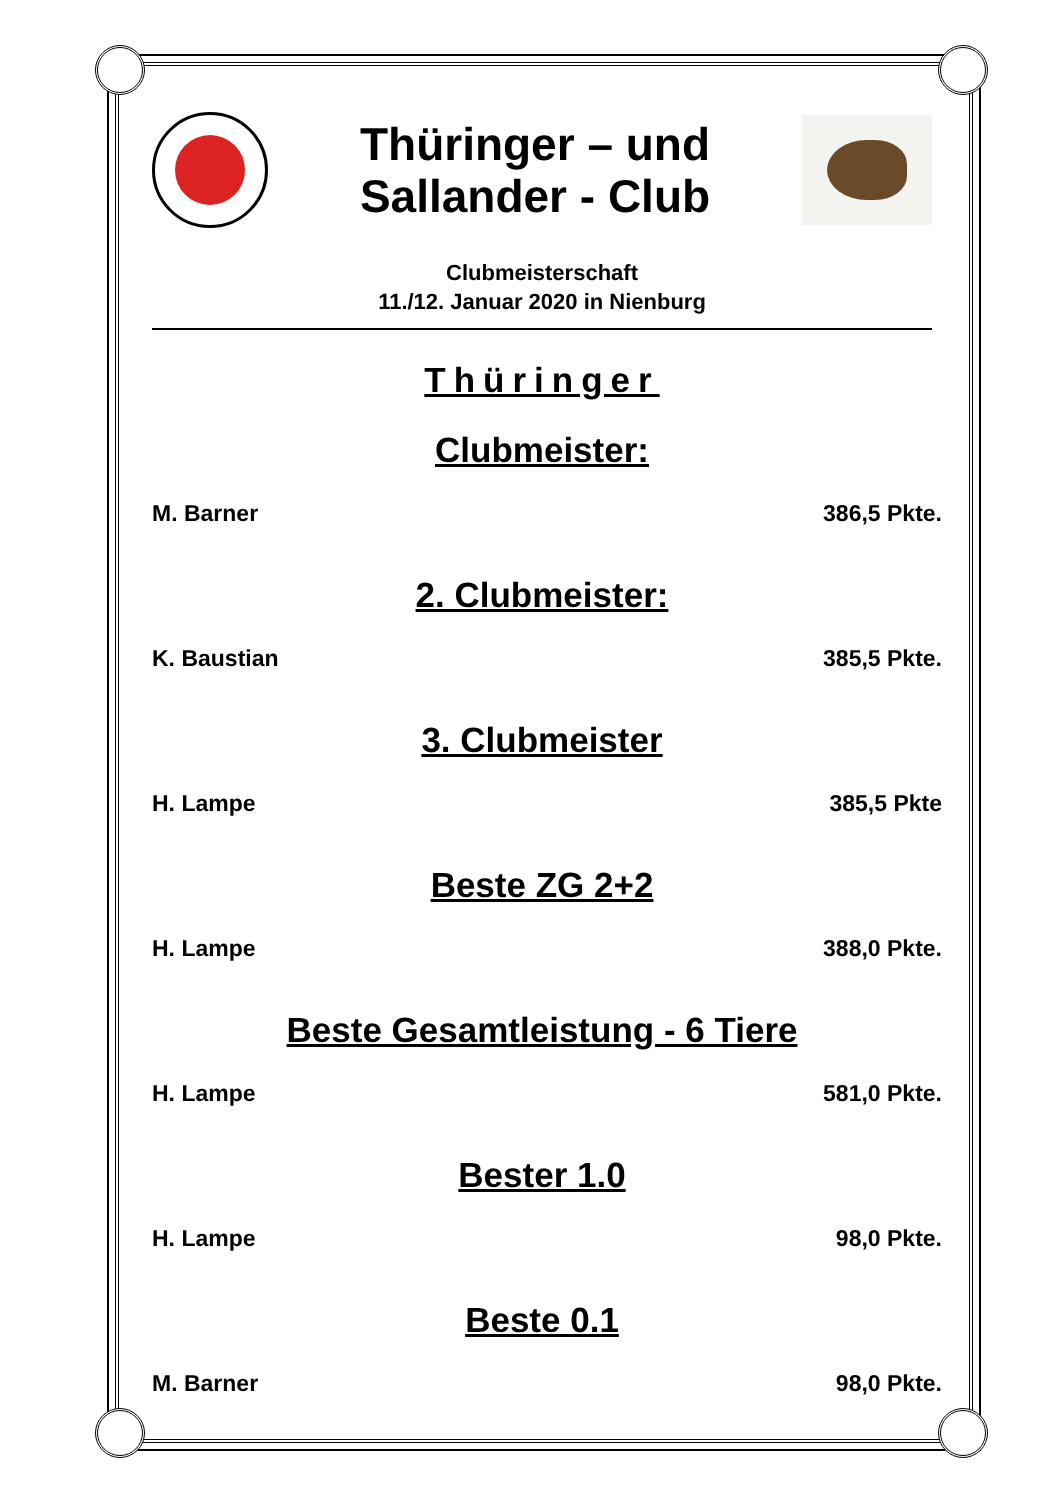Thüringer – und
Sallander - Club
Clubmeisterschaft
11./12. Januar 2020 in Nienburg
Thüringer
Clubmeister:
M. Barner 386,5 Pkte.
2. Clubmeister:
K. Baustian 385,5 Pkte.
3. Clubmeister
H. Lampe 385,5 Pkte
Beste ZG 2+2
H. Lampe 388,0 Pkte.
Beste Gesamtleistung - 6 Tiere
H. Lampe 581,0 Pkte.
Bester 1.0
H. Lampe 98,0 Pkte.
Beste 0.1
M. Barner 98,0 Pkte.